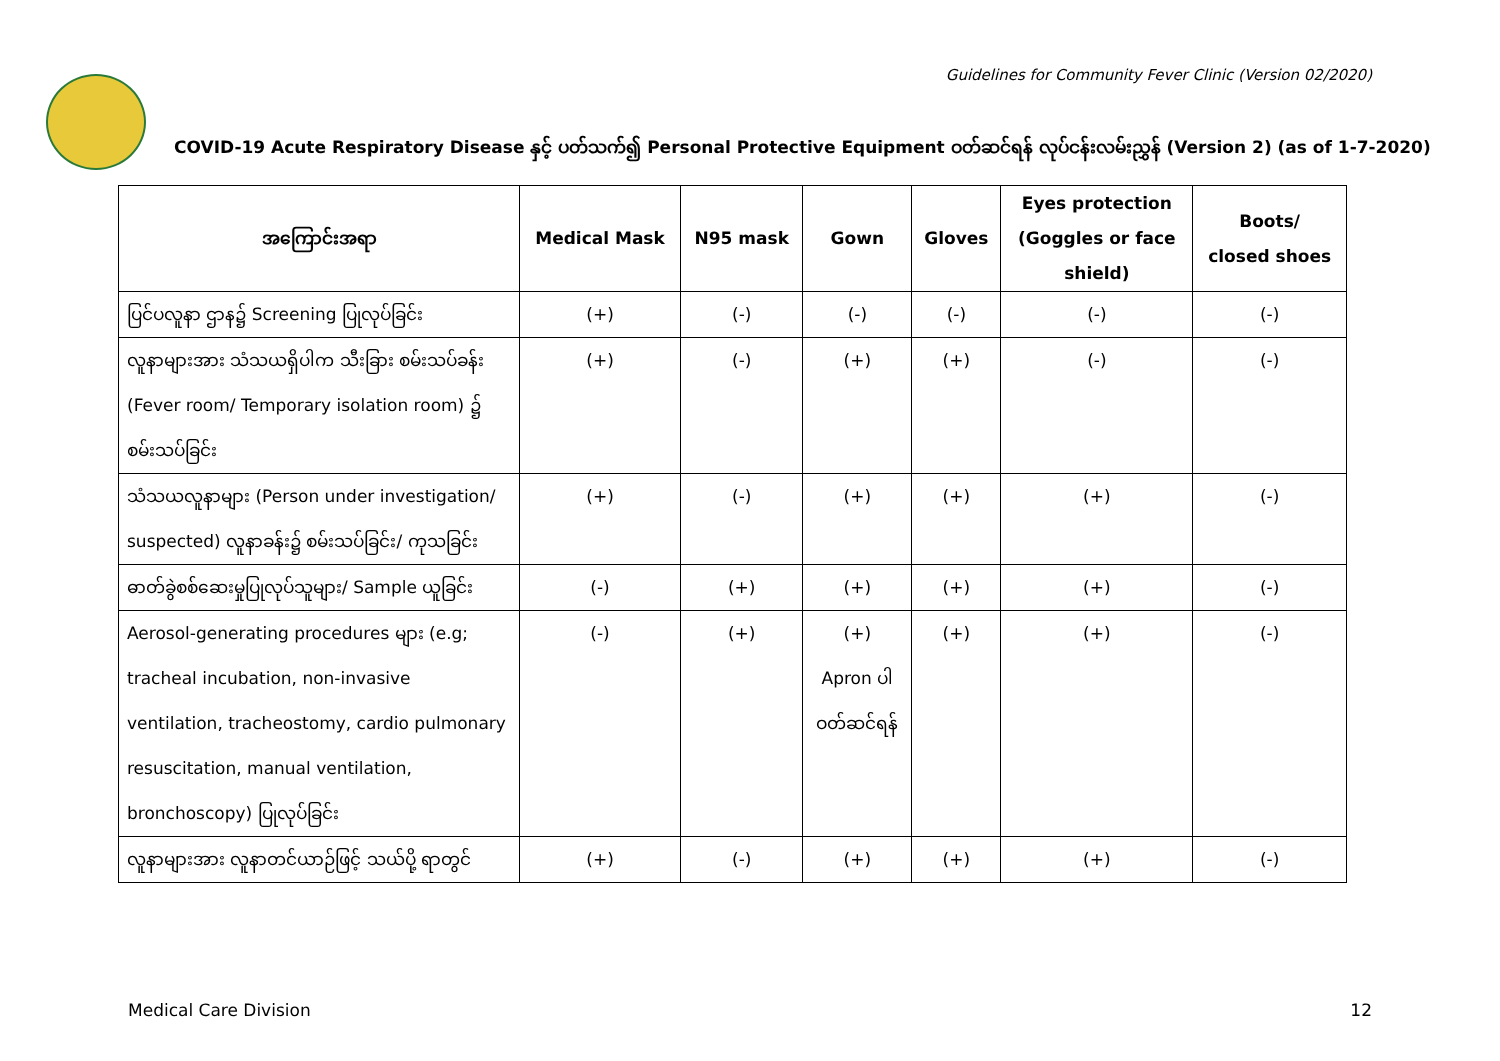Guidelines for Community Fever Clinic (Version 02/2020)
COVID-19 Acute Respiratory Disease နှင့် ပတ်သက်၍ Personal Protective Equipment ဝတ်ဆင်ရန် လုပ်ငန်းလမ်းညွှန် (Version 2) (as of 1-7-2020)
| အကြောင်းအရာ | Medical Mask | N95 mask | Gown | Gloves | Eyes protection (Goggles or face shield) | Boots/ closed shoes |
| --- | --- | --- | --- | --- | --- | --- |
| ပြင်ပလူနာ ဌာန၌ Screening ပြုလုပ်ခြင်း | (+) | (-) | (-) | (-) | (-) | (-) |
| လူနာများအား သံသယရှိပါက သီးခြား စမ်းသပ်ခန်း (Fever room/ Temporary isolation room) ၌ စမ်းသပ်ခြင်း | (+) | (-) | (+) | (+) | (-) | (-) |
| သံသယလူနာများ (Person under investigation/ suspected) လူနာခန်း၌ စမ်းသပ်ခြင်း/ ကုသခြင်း | (+) | (-) | (+) | (+) | (+) | (-) |
| ဓာတ်ခွဲစစ်ဆေးမှုပြုလုပ်သူများ/ Sample ယူခြင်း | (-) | (+) | (+) | (+) | (+) | (-) |
| Aerosol-generating procedures များ (e.g; tracheal incubation, non-invasive ventilation, tracheostomy, cardio pulmonary resuscitation, manual ventilation, bronchoscopy) ပြုလုပ်ခြင်း | (-) | (+) | (+) Apron ပါ ဝတ်ဆင်ရန် | (+) | (+) | (-) |
| လူနာများအား လူနာတင်ယာဉ်ဖြင့် သယ်ပို့ ရာတွင် | (+) | (-) | (+) | (+) | (+) | (-) |
Medical Care Division 12